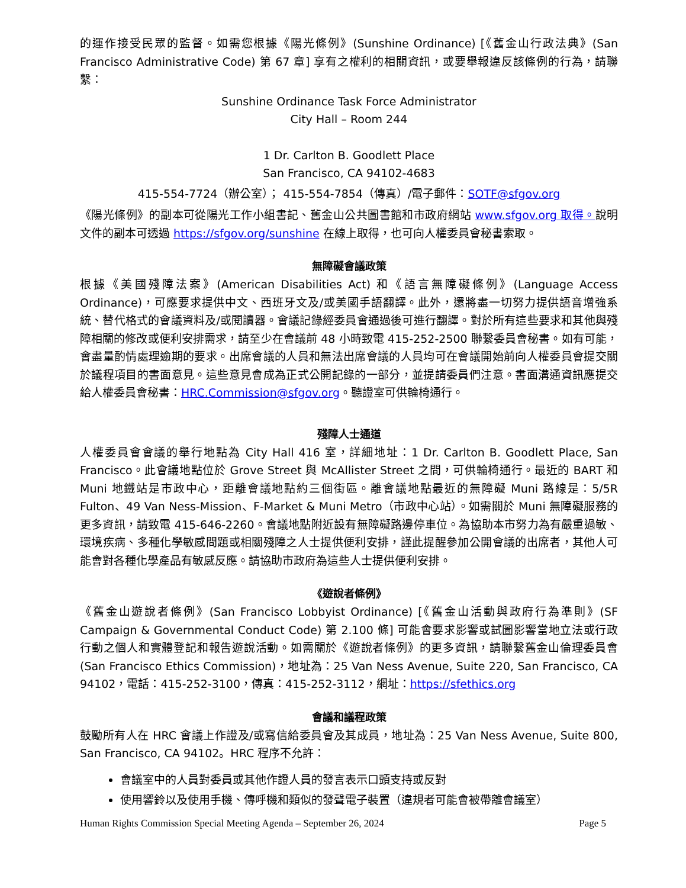的運作接受民眾的監督。如需您根據《陽光條例》(Sunshine Ordinance) [《舊金山行政法典》(San Francisco Administrative Code) 第 67 章] 享有之權利的相關資訊，或要舉報違反該條例的行為，請聯繫：
Sunshine Ordinance Task Force Administrator
City Hall – Room 244
1 Dr. Carlton B. Goodlett Place
San Francisco, CA 94102-4683
415-554-7724（辦公室）； 415-554-7854（傳真）/電子郵件：SOTF@sfgov.org
《陽光條例》的副本可從陽光工作小組書記、舊金山公共圖書館和市政府網站 www.sfgov.org 取得。說明文件的副本可透過 https://sfgov.org/sunshine 在線上取得，也可向人權委員會秘書索取。
無障礙會議政策
根據《美國殘障法案》(American Disabilities Act) 和《語言無障礙條例》(Language Access Ordinance)，可應要求提供中文、西班牙文及/或美國手語翻譯。此外，還將盡一切努力提供語音增強系統、替代格式的會議資料及/或閱讀器。會議記錄經委員會通過後可進行翻譯。對於所有這些要求和其他與殘障相關的修改或便利安排需求，請至少在會議前 48 小時致電 415-252-2500 聯繫委員會秘書。如有可能，會盡量酌情處理逾期的要求。出席會議的人員和無法出席會議的人員均可在會議開始前向人權委員會提交關於議程項目的書面意見。這些意見會成為正式公開記錄的一部分，並提請委員們注意。書面溝通資訊應提交給人權委員會秘書：HRC.Commission@sfgov.org。聽證室可供輪椅通行。
殘障人士通道
人權委員會會議的舉行地點為 City Hall 416 室，詳細地址：1 Dr. Carlton B. Goodlett Place, San Francisco。此會議地點位於 Grove Street 與 McAllister Street 之間，可供輪椅通行。最近的 BART 和 Muni 地鐵站是市政中心，距離會議地點約三個街區。離會議地點最近的無障礙 Muni 路線是：5/5R Fulton、49 Van Ness-Mission、F-Market & Muni Metro（市政中心站）。如需關於 Muni 無障礙服務的更多資訊，請致電 415-646-2260。會議地點附近設有無障礙路邊停車位。為協助本市努力為有嚴重過敏、環境疾病、多種化學敏感問題或相關殘障之人士提供便利安排，謹此提醒參加公開會議的出席者，其他人可能會對各種化學產品有敏感反應。請協助市政府為這些人士提供便利安排。
《遊說者條例》
《舊金山遊說者條例》(San Francisco Lobbyist Ordinance) [《舊金山活動與政府行為準則》(SF Campaign & Governmental Conduct Code) 第 2.100 條] 可能會要求影響或試圖影響當地立法或行政行動之個人和實體登記和報告遊說活動。如需關於《遊說者條例》的更多資訊，請聯繫舊金山倫理委員會 (San Francisco Ethics Commission)，地址為：25 Van Ness Avenue, Suite 220, San Francisco, CA 94102，電話：415-252-3100，傳真：415-252-3112，網址：https://sfethics.org
會議和議程政策
鼓勵所有人在 HRC 會議上作證及/或寫信給委員會及其成員，地址為：25 Van Ness Avenue, Suite 800, San Francisco, CA 94102。HRC 程序不允許：
會議室中的人員對委員或其他作證人員的發言表示口頭支持或反對
使用響鈴以及使用手機、傳呼機和類似的發聲電子裝置（違規者可能會被帶離會議室）
Human Rights Commission Special Meeting Agenda – September 26, 2024 Page 5